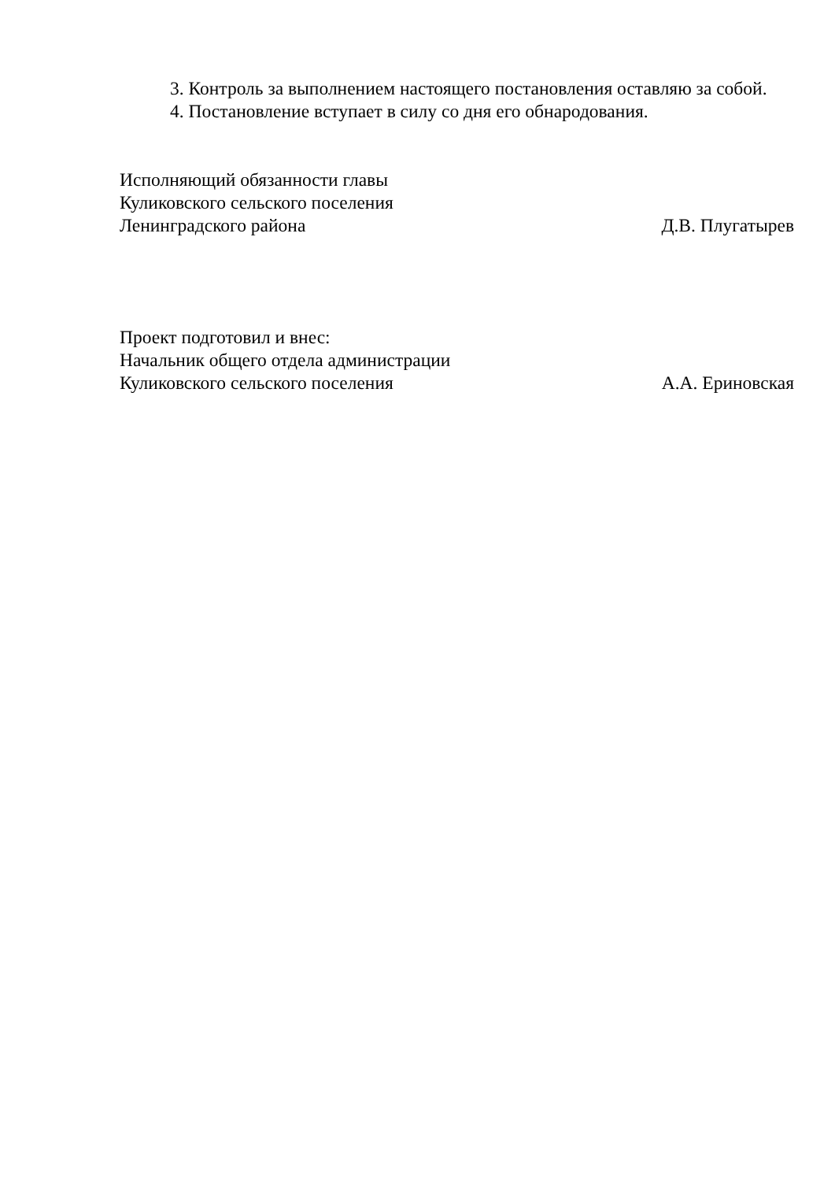3. Контроль за выполнением настоящего постановления оставляю за собой.
4. Постановление вступает в силу со дня его обнародования.
Исполняющий обязанности главы
Куликовского сельского поселения
Ленинградского района Д.В. Плугатырев
Проект подготовил и внес:
Начальник общего отдела администрации
Куликовского сельского поселения А.А. Ериновская